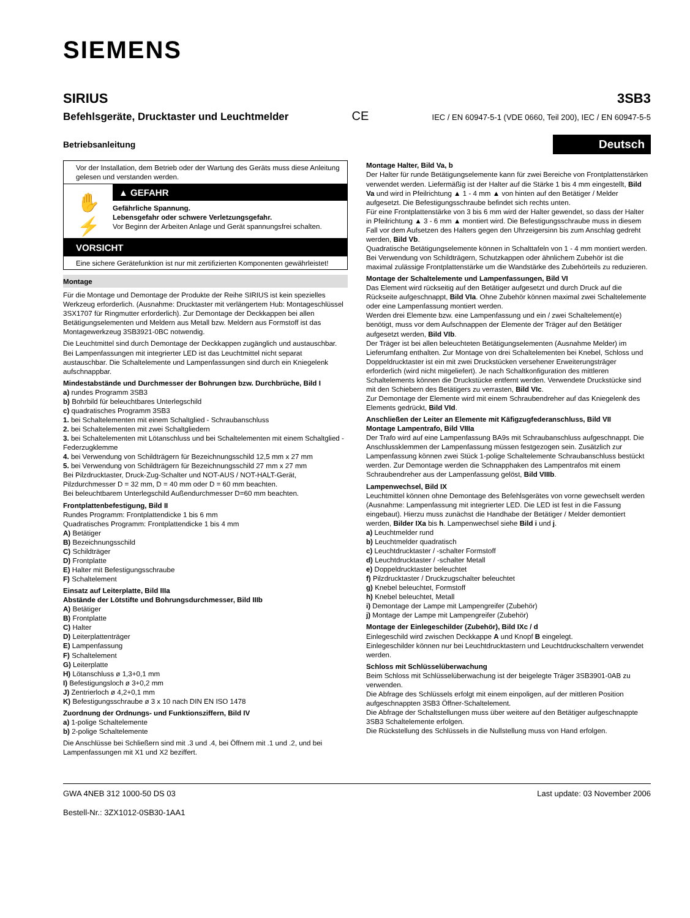SIEMENS
SIRIUS 3SB3
Befehlsgeräte, Drucktaster und Leuchtmelder CE IEC / EN 60947-5-1 (VDE 0660, Teil 200), IEC / EN 60947-5-5
Betriebsanleitung Deutsch
Vor der Installation, dem Betrieb oder der Wartung des Geräts muss diese Anleitung gelesen und verstanden werden.
✋
⚡
▲ GEFAHR
Gefährliche Spannung.
Lebensgefahr oder schwere Verletzungsgefahr.
Vor Beginn der Arbeiten Anlage und Gerät spannungsfrei schalten.
VORSICHT
Eine sichere Gerätefunktion ist nur mit zertifizierten Komponenten gewährleistet!
Montage
Für die Montage und Demontage der Produkte der Reihe SIRIUS ist kein spezielles Werkzeug erforderlich. (Ausnahme: Drucktaster mit verlängertem Hub: Montageschlüssel 3SX1707 für Ringmutter erforderlich). Zur Demontage der Deckkappen bei allen Betätigungselementen und Meldern aus Metall bzw. Meldern aus Formstoff ist das Montagewerkzeug 3SB3921-0BC notwendig.
Die Leuchtmittel sind durch Demontage der Deckkappen zugänglich und austauschbar. Bei Lampenfassungen mit integrierter LED ist das Leuchtmittel nicht separat austauschbar. Die Schaltelemente und Lampenfassungen sind durch ein Kniegelenk aufschnappbar.
Mindestabstände und Durchmesser der Bohrungen bzw. Durchbrüche, Bild I
a) rundes Programm 3SB3
b) Bohrbild für beleuchtbares Unterlegschild
c) quadratisches Programm 3SB3
1. bei Schaltelementen mit einem Schaltglied - Schraubanschluss
2. bei Schaltelementen mit zwei Schaltgliedern
3. bei Schaltelementen mit Lötanschluss und bei Schaltelementen mit einem Schaltglied - Federzugklemme
4. bei Verwendung von Schildträgern für Bezeichnungsschild 12,5 mm x 27 mm
5. bei Verwendung von Schildträgern für Bezeichnungsschild 27 mm x 27 mm
Bei Pilzdrucktaster, Druck-Zug-Schalter und NOT-AUS / NOT-HALT-Gerät, Pilzdurchmesser D = 32 mm, D = 40 mm oder D = 60 mm beachten.
Bei beleuchtbarem Unterlegschild Außendurchmesser D=60 mm beachten.
Frontplattenbefestigung, Bild II
Rundes Programm: Frontplattendicke 1 bis 6 mm
Quadratisches Programm: Frontplattendicke 1 bis 4 mm
A) Betätiger
B) Bezeichnungsschild
C) Schildträger
D) Frontplatte
E) Halter mit Befestigungsschraube
F) Schaltelement
Einsatz auf Leiterplatte, Bild IIIa
Abstände der Lötstifte und Bohrungsdurchmesser, Bild IIIb
A) Betätiger
B) Frontplatte
C) Halter
D) Leiterplattenträger
E) Lampenfassung
F) Schaltelement
G) Leiterplatte
H) Lötanschluss ø 1,3+0,1 mm
I) Befestigungsloch ø 3+0,2 mm
J) Zentrierloch ø 4,2+0,1 mm
K) Befestigungsschraube ø 3 x 10 nach DIN EN ISO 1478
Zuordnung der Ordnungs- und Funktionsziffern, Bild IV
a) 1-polige Schaltelemente
b) 2-polige Schaltelemente
Die Anschlüsse bei Schließern sind mit .3 und .4, bei Öffnern mit .1 und .2, und bei Lampenfassungen mit X1 und X2 beziffert.
Montage Halter, Bild Va, b
Der Halter für runde Betätigungselemente kann für zwei Bereiche von Frontplattenstärken verwendet werden. Liefermäßig ist der Halter auf die Stärke 1 bis 4 mm eingestellt, Bild Va und wird in Pfeilrichtung ▲ 1 - 4 mm ▲ von hinten auf den Betätiger / Melder aufgesetzt. Die Befestigungsschraube befindet sich rechts unten.
Für eine Frontplattenstärke von 3 bis 6 mm wird der Halter gewendet, so dass der Halter in Pfeilrichtung ▲ 3 - 6 mm ▲ montiert wird. Die Befestigungsschraube muss in diesem Fall vor dem Aufsetzen des Halters gegen den Uhrzeigersinn bis zum Anschlag gedreht werden, Bild Vb.
Quadratische Betätigungselemente können in Schalttafeln von 1 - 4 mm montiert werden.
Bei Verwendung von Schildträgern, Schutzkappen oder ähnlichem Zubehör ist die maximal zulässige Frontplattenstärke um die Wandstärke des Zubehörteils zu reduzieren.
Montage der Schaltelemente und Lampenfassungen, Bild VI
Das Element wird rückseitig auf den Betätiger aufgesetzt und durch Druck auf die Rückseite aufgeschnappt, Bild VIa. Ohne Zubehör können maximal zwei Schaltelemente oder eine Lampenfassung montiert werden.
Werden drei Elemente bzw. eine Lampenfassung und ein / zwei Schaltelement(e) benötigt, muss vor dem Aufschnappen der Elemente der Träger auf den Betätiger aufgesetzt werden, Bild VIb.
Der Träger ist bei allen beleuchteten Betätigungselementen (Ausnahme Melder) im Lieferumfang enthalten. Zur Montage von drei Schaltelementen bei Knebel, Schloss und Doppeldrucktaster ist ein mit zwei Druckstücken versehener Erweiterungsträger erforderlich (wird nicht mitgeliefert). Je nach Schaltkonfiguration des mittleren Schaltelements können die Druckstücke entfernt werden. Verwendete Druckstücke sind mit den Schiebern des Betätigers zu verrasten, Bild VIc.
Zur Demontage der Elemente wird mit einem Schraubendreher auf das Kniegelenk des Elements gedrückt, Bild VId.
Anschließen der Leiter an Elemente mit Käfigzugfederanschluss, Bild VII
Montage Lampentrafo, Bild VIIIa
Der Trafo wird auf eine Lampenfassung BA9s mit Schraubanschluss aufgeschnappt. Die Anschlussklemmen der Lampenfassung müssen festgezogen sein. Zusätzlich zur Lampenfassung können zwei Stück 1-polige Schaltelemente Schraubanschluss bestückt werden. Zur Demontage werden die Schnapphaken des Lampentrafos mit einem Schraubendreher aus der Lampenfassung gelöst, Bild VIIIb.
Lampenwechsel, Bild IX
Leuchtmittel können ohne Demontage des Befehlsgerätes von vorne gewechselt werden (Ausnahme: Lampenfassung mit integrierter LED. Die LED ist fest in die Fassung eingebaut). Hierzu muss zunächst die Handhabe der Betätiger / Melder demontiert werden, Bilder IXa bis h. Lampenwechsel siehe Bild i und j.
a) Leuchtmelder rund
b) Leuchtmelder quadratisch
c) Leuchtdrucktaster / -schalter Formstoff
d) Leuchtdrucktaster / -schalter Metall
e) Doppeldrucktaster beleuchtet
f) Pilzdrucktaster / Druckzugschalter beleuchtet
g) Knebel beleuchtet, Formstoff
h) Knebel beleuchtet, Metall
i) Demontage der Lampe mit Lampengreifer (Zubehör)
j) Montage der Lampe mit Lampengreifer (Zubehör)
Montage der Einlegeschilder (Zubehör), Bild IXc / d
Einlegeschild wird zwischen Deckkappe A und Knopf B eingelegt.
Einlegeschilder können nur bei Leuchtdrucktastern und Leuchtdruckschaltern verwendet werden.
Schloss mit Schlüsselüberwachung
Beim Schloss mit Schlüsselüberwachung ist der beigelegte Träger 3SB3901-0AB zu verwenden.
Die Abfrage des Schlüssels erfolgt mit einem einpoligen, auf der mittleren Position aufgeschnappten 3SB3 Öffner-Schaltelement.
Die Abfrage der Schaltstellungen muss über weitere auf den Betätiger aufgeschnappte 3SB3 Schaltelemente erfolgen.
Die Rückstellung des Schlüssels in die Nullstellung muss von Hand erfolgen.
GWA 4NEB 312 1000-50 DS 03 Last update: 03 November 2006
Bestell-Nr.: 3ZX1012-0SB30-1AA1